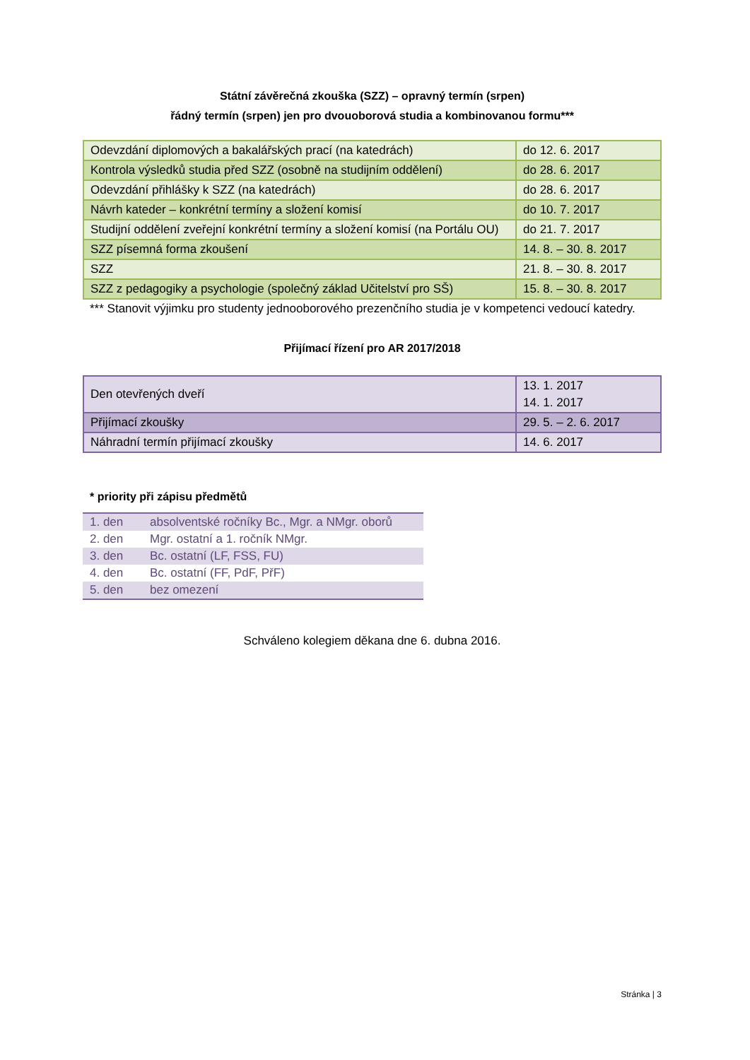Státní závěrečná zkouška (SZZ) – opravný termín (srpen)
řádný termín (srpen) jen pro dvouoborová studia a kombinovanou formu***
| Odevzdání diplomových a bakalářských prací (na katedrách) | do 12. 6. 2017 |
| Kontrola výsledků studia před SZZ (osobně na studijním oddělení) | do 28. 6. 2017 |
| Odevzdání přihlášky k SZZ (na katedrách) | do 28. 6. 2017 |
| Návrh kateder – konkrétní termíny a složení komisí | do 10. 7. 2017 |
| Studijní oddělení zveřejní konkrétní termíny a složení komisí (na Portálu OU) | do 21. 7. 2017 |
| SZZ písemná forma zkoušení | 14. 8. – 30. 8. 2017 |
| SZZ | 21. 8. – 30. 8. 2017 |
| SZZ z pedagogiky a psychologie (společný základ Učitelství pro SŠ) | 15. 8. – 30. 8. 2017 |
*** Stanovit výjimku pro studenty jednooborového prezenčního studia je v kompetenci vedoucí katedry.
Přijímací řízení pro AR 2017/2018
| Den otevřených dveří | 13. 1. 2017 14. 1. 2017 |
| Přijímací zkoušky | 29. 5. – 2. 6. 2017 |
| Náhradní termín přijímací zkoušky | 14. 6. 2017 |
* priority při zápisu předmětů
| 1. den | absolventské ročníky Bc., Mgr. a NMgr. oborů |
| 2. den | Mgr. ostatní a 1. ročník NMgr. |
| 3. den | Bc. ostatní (LF, FSS, FU) |
| 4. den | Bc. ostatní (FF, PdF, PřF) |
| 5. den | bez omezení |
Schváleno kolegiem děkana dne 6. dubna 2016.
Stránka | 3